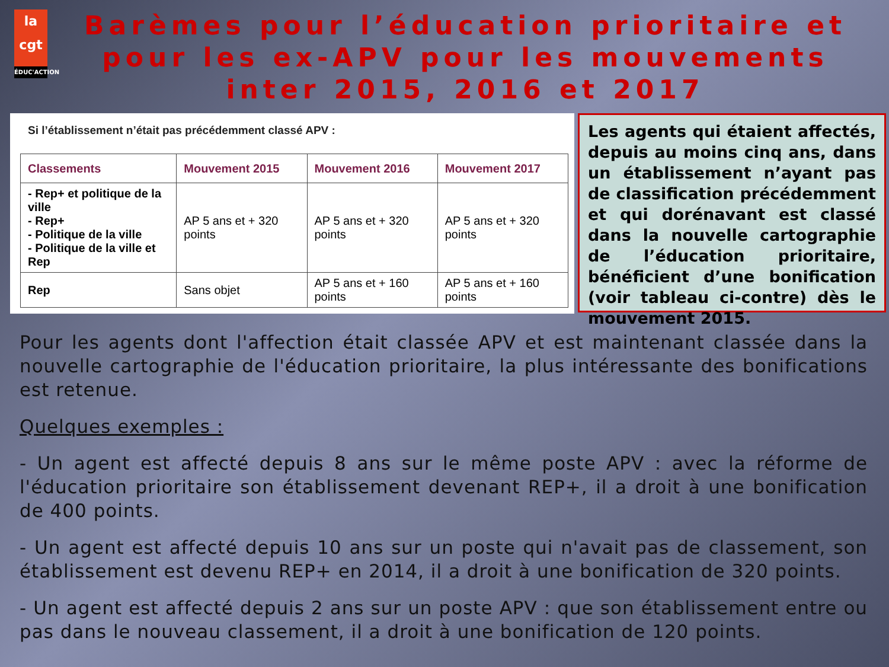la cgt
ÉDUC'ACTION
Barèmes pour l’éducation prioritaire et pour les ex-APV pour les mouvements inter 2015, 2016 et 2017
Si l’établissement n’était pas précédemment classé APV :
| Classements | Mouvement 2015 | Mouvement 2016 | Mouvement 2017 |
| --- | --- | --- | --- |
| - Rep+ et politique de la ville - Rep+ - Politique de la ville - Politique de la ville et Rep | AP 5 ans et + 320 points | AP 5 ans et + 320 points | AP 5 ans et + 320 points |
| Rep | Sans objet | AP 5 ans et + 160 points | AP 5 ans et + 160 points |
Les agents qui étaient affectés, depuis au moins cinq ans, dans un établissement n’ayant pas de classification précédemment et qui dorénavant est classé dans la nouvelle cartographie de l’éducation prioritaire, bénéficient d’une bonification (voir tableau ci-contre) dès le mouvement 2015.
Pour les agents dont l'affection était classée APV et est maintenant classée dans la nouvelle cartographie de l'éducation prioritaire, la plus intéressante des bonifications est retenue.
Quelques exemples :
- Un agent est affecté depuis 8 ans sur le même poste APV : avec la réforme de l'éducation prioritaire son établissement devenant REP+, il a droit à une bonification de 400 points.
- Un agent est affecté depuis 10 ans sur un poste qui n'avait pas de classement, son établissement est devenu REP+ en 2014, il a droit à une bonification de 320 points.
- Un agent est affecté depuis 2 ans sur un poste APV : que son établissement entre ou pas dans le nouveau classement, il a droit à une bonification de 120 points.